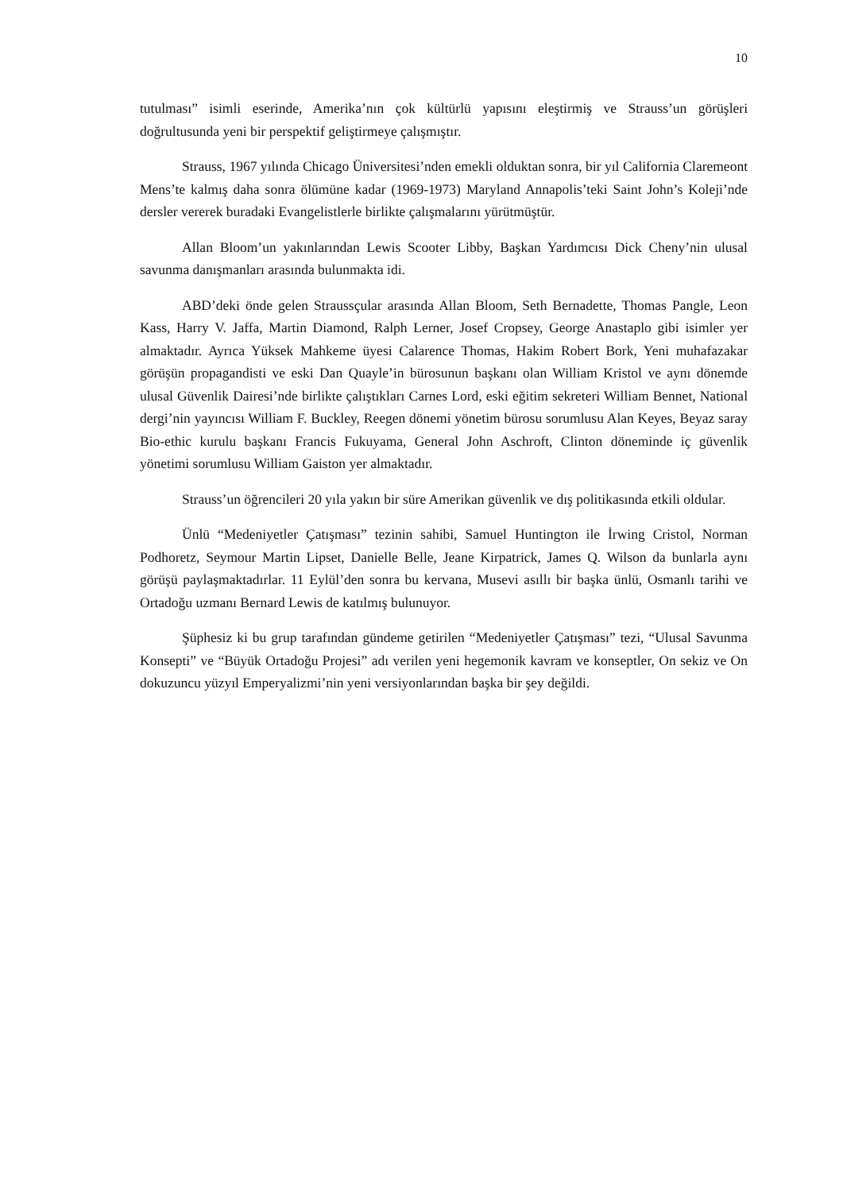10
tutulması” isimli eserinde, Amerika’nın çok kültürlü yapısını eleştirmiş ve Strauss’un görüşleri doğrultusunda yeni bir perspektif geliştirmeye çalışmıştır.
Strauss, 1967 yılında Chicago Üniversitesi’nden emekli olduktan sonra, bir yıl California Claremeont Mens’te kalmış daha sonra ölümüne kadar (1969-1973) Maryland Annapolis’teki Saint John’s Koleji’nde dersler vererek buradaki Evangelistlerle birlikte çalışmalarını yürütmüştür.
Allan Bloom’un yakınlarından Lewis Scooter Libby, Başkan Yardımcısı Dick Cheny’nin ulusal savunma danışmanları arasında bulunmakta idi.
ABD’deki önde gelen Straussçular arasında Allan Bloom, Seth Bernadette, Thomas Pangle, Leon Kass, Harry V. Jaffa, Martin Diamond, Ralph Lerner, Josef Cropsey, George Anastaplo gibi isimler yer almaktadır. Ayrıca Yüksek Mahkeme üyesi Calarence Thomas, Hakim Robert Bork, Yeni muhafazakar görüşün propagandisti ve eski Dan Quayle’in bürosunun başkanı olan William Kristol ve aynı dönemde ulusal Güvenlik Dairesi’nde birlikte çalıştıkları Carnes Lord, eski eğitim sekreteri William Bennet, National dergi’nin yayıncısı William F. Buckley, Reegen dönemi yönetim bürosu sorumlusu Alan Keyes, Beyaz saray Bio-ethic kurulu başkanı Francis Fukuyama, General John Aschroft, Clinton döneminde iç güvenlik yönetimi sorumlusu William Gaiston yer almaktadır.
Strauss’un öğrencileri 20 yıla yakın bir süre Amerikan güvenlik ve dış politikasında etkili oldular.
Ünlü “Medeniyetler Çatışması” tezinin sahibi, Samuel Huntington ile İrwing Cristol, Norman Podhoretz, Seymour Martin Lipset, Danielle Belle, Jeane Kirpatrick, James Q. Wilson da bunlarla aynı görüşü paylaşmaktadırlar. 11 Eylül’den sonra bu kervana, Musevi asıllı bir başka ünlü, Osmanlı tarihi ve Ortadoğu uzmanı Bernard Lewis de katılmış bulunuyor.
Şüphesiz ki bu grup tarafından gündeme getirilen “Medeniyetler Çatışması” tezi, “Ulusal Savunma Konsepti” ve “Büyük Ortadoğu Projesi” adı verilen yeni hegemonik kavram ve konseptler, On sekiz ve On dokuzuncu yüzyıl Emperyalizmi’nin yeni versiyonlarından başka bir şey değildi.